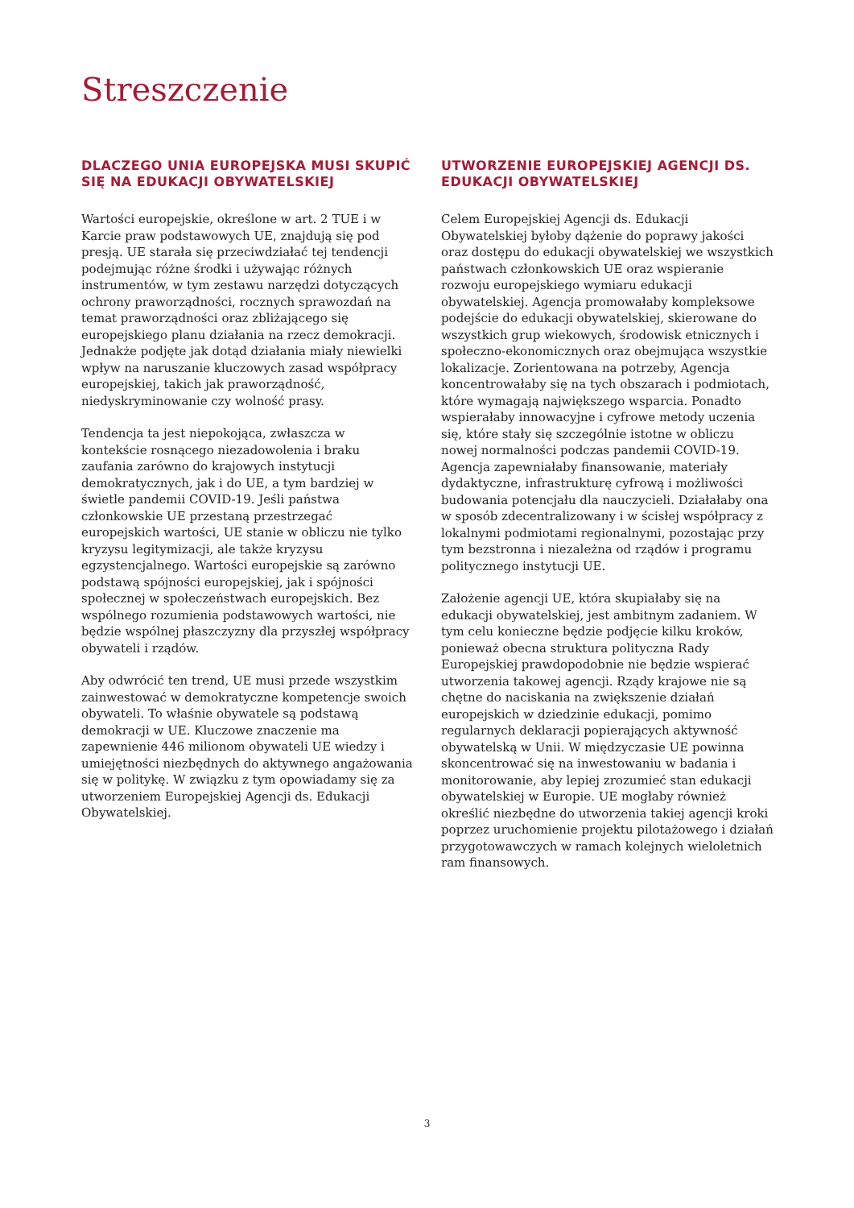Streszczenie
DLACZEGO UNIA EUROPEJSKA MUSI SKUPIĆ SIĘ NA EDUKACJI OBYWATELSKIEJ
Wartości europejskie, określone w art. 2 TUE i w Karcie praw podstawowych UE, znajdują się pod presją. UE starała się przeciwdziałać tej tendencji podejmując różne środki i używając różnych instrumentów, w tym zestawu narzędzi dotyczących ochrony praworządności, rocznych sprawozdań na temat praworządności oraz zbliżającego się europejskiego planu działania na rzecz demokracji. Jednakże podjęte jak dotąd działania miały niewielki wpływ na naruszanie kluczowych zasad współpracy europejskiej, takich jak praworządność, niedyskryminowanie czy wolność prasy.
Tendencja ta jest niepokojąca, zwłaszcza w kontekście rosnącego niezadowolenia i braku zaufania zarówno do krajowych instytucji demokratycznych, jak i do UE, a tym bardziej w świetle pandemii COVID-19. Jeśli państwa członkowskie UE przestaną przestrzegać europejskich wartości, UE stanie w obliczu nie tylko kryzysu legitymizacji, ale także kryzysu egzystencjalnego. Wartości europejskie są zarówno podstawą spójności europejskiej, jak i spójności społecznej w społeczeństwach europejskich. Bez wspólnego rozumienia podstawowych wartości, nie będzie wspólnej płaszczyzny dla przyszłej współpracy obywateli i rządów.
Aby odwrócić ten trend, UE musi przede wszystkim zainwestować w demokratyczne kompetencje swoich obywateli. To właśnie obywatele są podstawą demokracji w UE. Kluczowe znaczenie ma zapewnienie 446 milionom obywateli UE wiedzy i umiejętności niezbędnych do aktywnego angażowania się w politykę. W związku z tym opowiadamy się za utworzeniem Europejskiej Agencji ds. Edukacji Obywatelskiej.
UTWORZENIE EUROPEJSKIEJ AGENCJI DS. EDUKACJI OBYWATELSKIEJ
Celem Europejskiej Agencji ds. Edukacji Obywatelskiej byłoby dążenie do poprawy jakości oraz dostępu do edukacji obywatelskiej we wszystkich państwach członkowskich UE oraz wspieranie rozwoju europejskiego wymiaru edukacji obywatelskiej. Agencja promowałaby kompleksowe podejście do edukacji obywatelskiej, skierowane do wszystkich grup wiekowych, środowisk etnicznych i społeczno-ekonomicznych oraz obejmująca wszystkie lokalizacje. Zorientowana na potrzeby, Agencja koncentrowałaby się na tych obszarach i podmiotach, które wymagają największego wsparcia. Ponadto wspierałaby innowacyjne i cyfrowe metody uczenia się, które stały się szczególnie istotne w obliczu nowej normalności podczas pandemii COVID-19. Agencja zapewniałaby finansowanie, materiały dydaktyczne, infrastrukturę cyfrową i możliwości budowania potencjału dla nauczycieli. Działałaby ona w sposób zdecentralizowany i w ścisłej współpracy z lokalnymi podmiotami regionalnymi, pozostając przy tym bezstronna i niezależna od rządów i programu politycznego instytucji UE.
Założenie agencji UE, która skupiałaby się na edukacji obywatelskiej, jest ambitnym zadaniem. W tym celu konieczne będzie podjęcie kilku kroków, ponieważ obecna struktura polityczna Rady Europejskiej prawdopodobnie nie będzie wspierać utworzenia takowej agencji. Rządy krajowe nie są chętne do naciskania na zwiększenie działań europejskich w dziedzinie edukacji, pomimo regularnych deklaracji popierających aktywność obywatelską w Unii. W międzyczasie UE powinna skoncentrować się na inwestowaniu w badania i monitorowanie, aby lepiej zrozumieć stan edukacji obywatelskiej w Europie. UE mogłaby również określić niezbędne do utworzenia takiej agencji kroki poprzez uruchomienie projektu pilotażowego i działań przygotowawczych w ramach kolejnych wieloletnich ram finansowych.
3